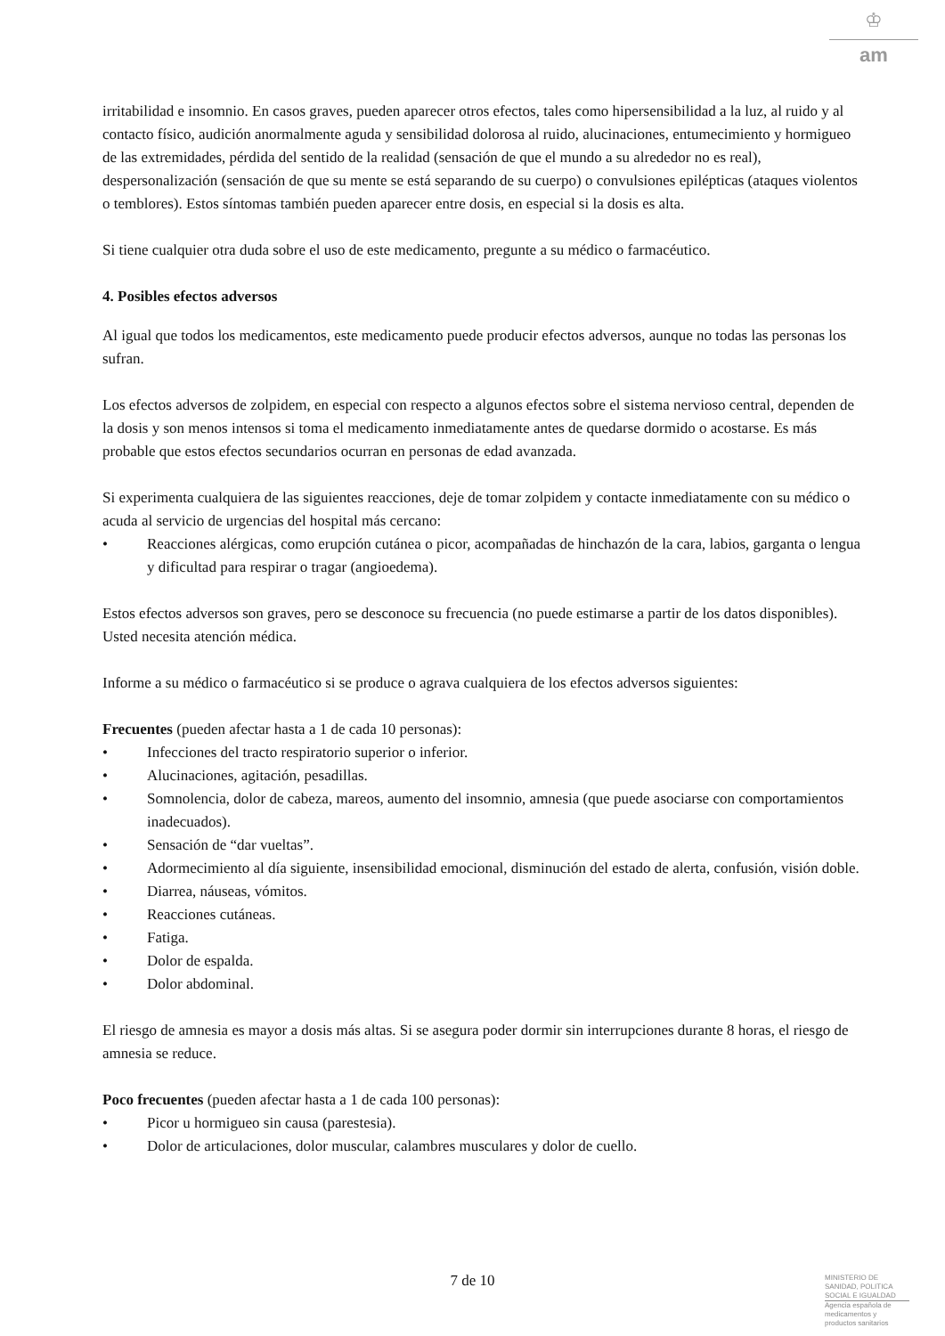♔
am
irritabilidad e insomnio. En casos graves, pueden aparecer otros efectos, tales como hipersensibilidad a la luz, al ruido y al contacto físico, audición anormalmente aguda y sensibilidad dolorosa al ruido, alucinaciones, entumecimiento y hormigueo de las extremidades, pérdida del sentido de la realidad (sensación de que el mundo a su alrededor no es real), despersonalización (sensación de que su mente se está separando de su cuerpo) o convulsiones epilépticas (ataques violentos o temblores). Estos síntomas también pueden aparecer entre dosis, en especial si la dosis es alta.
Si tiene cualquier otra duda sobre el uso de este medicamento, pregunte a su médico o farmacéutico.
4. Posibles efectos adversos
Al igual que todos los medicamentos, este medicamento puede producir efectos adversos, aunque no todas las personas los sufran.
Los efectos adversos de zolpidem, en especial con respecto a algunos efectos sobre el sistema nervioso central, dependen de la dosis y son menos intensos si toma el medicamento inmediatamente antes de quedarse dormido o acostarse. Es más probable que estos efectos secundarios ocurran en personas de edad avanzada.
Si experimenta cualquiera de las siguientes reacciones, deje de tomar zolpidem y contacte inmediatamente con su médico o acuda al servicio de urgencias del hospital más cercano:
• Reacciones alérgicas, como erupción cutánea o picor, acompañadas de hinchazón de la cara, labios, garganta o lengua y dificultad para respirar o tragar (angioedema).
Estos efectos adversos son graves, pero se desconoce su frecuencia (no puede estimarse a partir de los datos disponibles). Usted necesita atención médica.
Informe a su médico o farmacéutico si se produce o agrava cualquiera de los efectos adversos siguientes:
Frecuentes (pueden afectar hasta a 1 de cada 10 personas):
• Infecciones del tracto respiratorio superior o inferior.
• Alucinaciones, agitación, pesadillas.
• Somnolencia, dolor de cabeza, mareos, aumento del insomnio, amnesia (que puede asociarse con comportamientos inadecuados).
• Sensación de “dar vueltas”.
• Adormecimiento al día siguiente, insensibilidad emocional, disminución del estado de alerta, confusión, visión doble.
• Diarrea, náuseas, vómitos.
• Reacciones cutáneas.
• Fatiga.
• Dolor de espalda.
• Dolor abdominal.
El riesgo de amnesia es mayor a dosis más altas. Si se asegura poder dormir sin interrupciones durante 8 horas, el riesgo de amnesia se reduce.
Poco frecuentes (pueden afectar hasta a 1 de cada 100 personas):
• Picor u hormigueo sin causa (parestesia).
• Dolor de articulaciones, dolor muscular, calambres musculares y dolor de cuello.
7 de 10
MINISTERIO DE SANIDAD, POLITICA SOCIAL E IGUALDAD
Agencia española de medicamentos y productos sanitarios